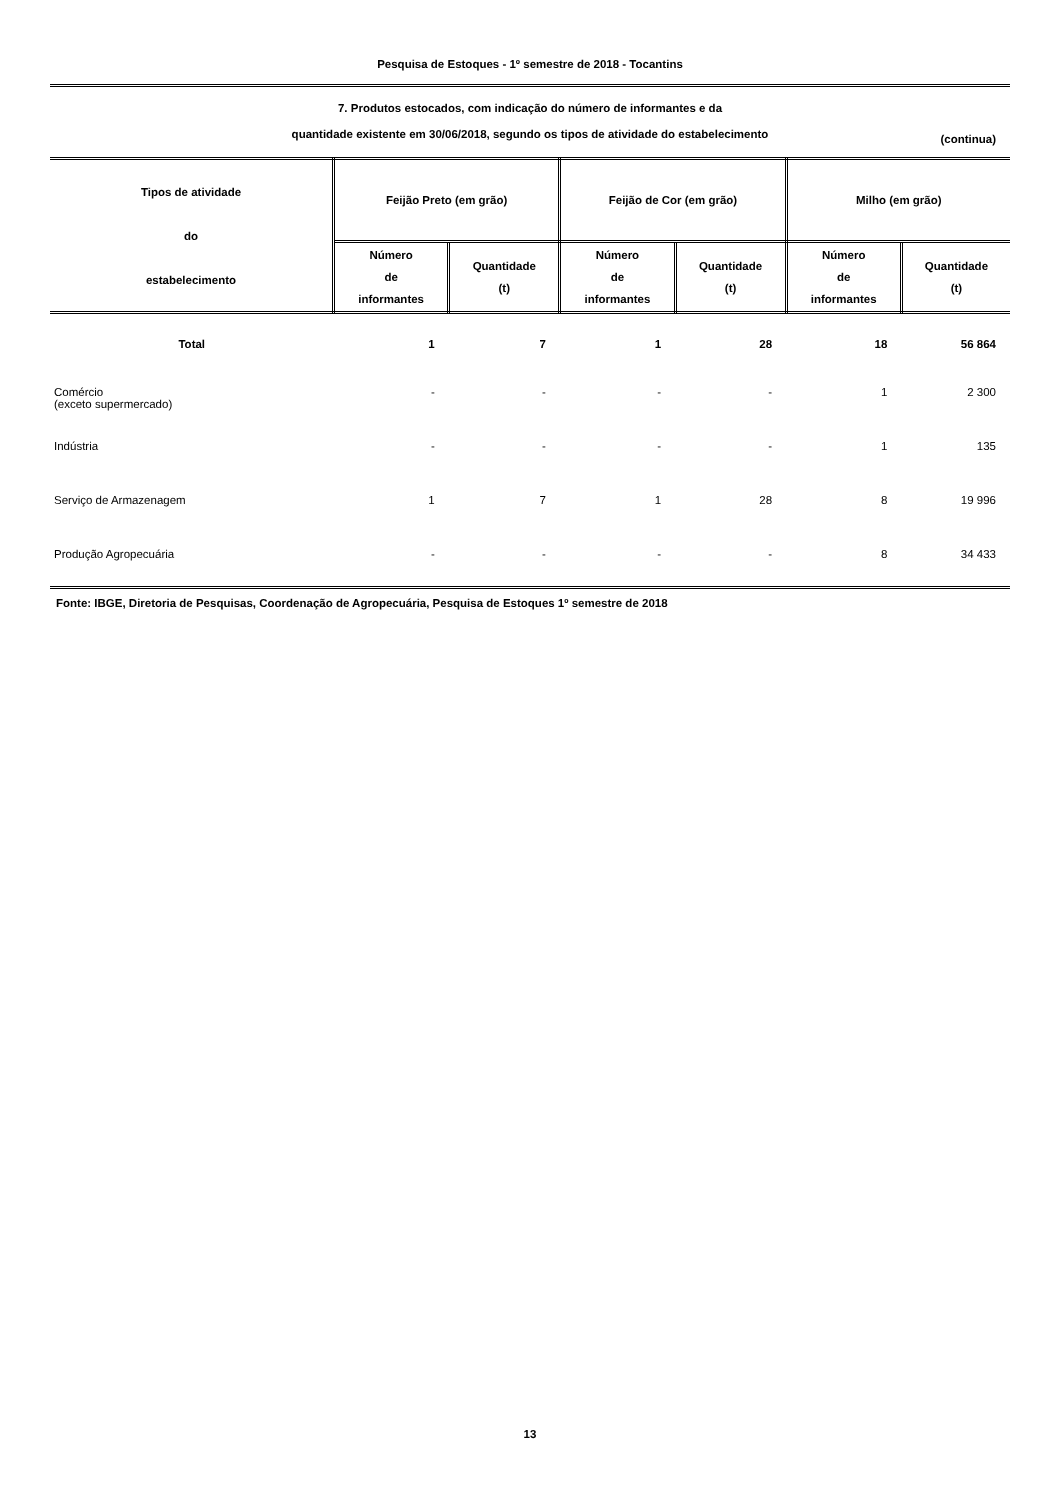Pesquisa de Estoques - 1º semestre de 2018 - Tocantins
7. Produtos estocados, com indicação do número de informantes e da
quantidade existente em 30/06/2018, segundo os tipos de atividade do estabelecimento
(continua)
| Tipos de atividade do estabelecimento | Feijão Preto (em grão) | | Feijão de Cor (em grão) | | Milho (em grão) | |
| --- | --- | --- | --- | --- | --- | --- |
| | Número de informantes | Quantidade (t) | Número de informantes | Quantidade (t) | Número de informantes | Quantidade (t) |
| Total | 1 | 7 | 1 | 28 | 18 | 56 864 |
| Comércio (exceto supermercado) | - | - | - | - | 1 | 2 300 |
| Indústria | - | - | - | - | 1 | 135 |
| Serviço de Armazenagem | 1 | 7 | 1 | 28 | 8 | 19 996 |
| Produção Agropecuária | - | - | - | - | 8 | 34 433 |
Fonte: IBGE, Diretoria de Pesquisas, Coordenação de Agropecuária, Pesquisa de Estoques 1º semestre de 2018
13